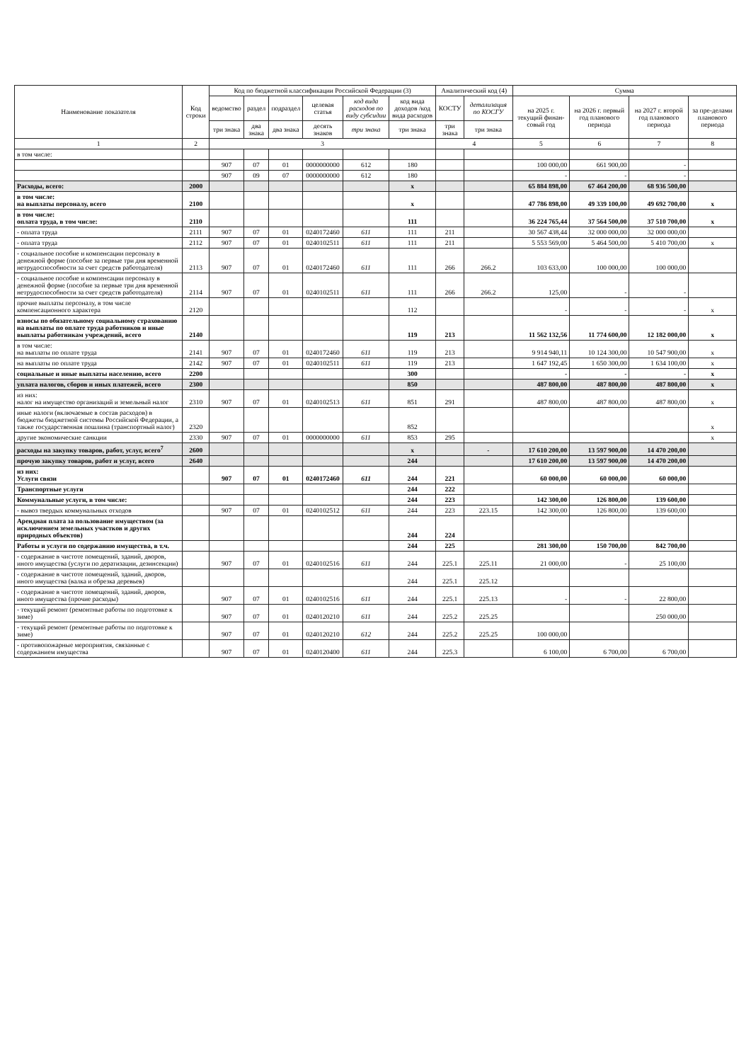| Наименование показателя | Код строки | Код по бюджетной классификации Российской Федерации (3) | | | | | | Аналитический код (4) | | Сумма | | | |
| --- | --- | --- | --- | --- | --- | --- | --- | --- | --- | --- | --- | --- | --- |
| | | ведомство | раздел | подраздел | целевая статья | код вида расходов по виду субсидии | код вида доходов /код вида расходов | КОСТУ | детализация по КОСГУ | на 2025 г. текущий финан-совый год | на 2026 г. первый год планового периода | на 2027 г. второй год планового периода | за пре-делами планового периода |
| | | три знака | два знака | два знака | десять знаков | три знака | три знака | три знака | три знака | | | | |
| 1 | 2 | 3 | | | | | | 4 | | 5 | 6 | 7 | 8 |
| в том числе: | | | | | | | | | | | | | |
| | | 907 | 07 | 01 | 0000000000 | 612 | 180 | | | 100 000,00 | 661 900,00 | - | |
| | | 907 | 09 | 07 | 0000000000 | 612 | 180 | | | - | - | - | |
| Расходы, всего: | 2000 | | | | | | x | | | 65 884 898,00 | 67 464 200,00 | 68 936 500,00 | |
| в том числе: на выплаты персоналу, всего | 2100 | | | | | | x | | | 47 786 898,00 | 49 339 100,00 | 49 692 700,00 | x |
| в том числе: оплата труда, в том числе: | 2110 | | | | | | 111 | | | 36 224 765,44 | 37 564 500,00 | 37 510 700,00 | x |
| - оплата труда | 2111 | 907 | 07 | 01 | 0240172460 | 611 | 111 | 211 | | 30 567 438,44 | 32 000 000,00 | 32 000 000,00 | |
| - оплата труда | 2112 | 907 | 07 | 01 | 0240102511 | 611 | 111 | 211 | | 5 553 569,00 | 5 464 500,00 | 5 410 700,00 | x |
| - социальное пособие и компенсации персоналу в денежной форме (пособие за первые три дня временной нетрудоспособности за счет средств работодателя) | 2113 | 907 | 07 | 01 | 0240172460 | 611 | 111 | 266 | 266.2 | 103 633,00 | 100 000,00 | 100 000,00 | |
| - социальное пособие и компенсации персоналу в денежной форме (пособие за первые три дня временной нетрудоспособности за счет средств работодателя) | 2114 | 907 | 07 | 01 | 0240102511 | 611 | 111 | 266 | 266.2 | 125,00 | - | - | |
| прочие выплаты персоналу, в том числе компенсационного характера | 2120 | | | | | | 112 | | | - | - | - | x |
| взносы по обязательному социальному страхованию на выплаты по оплате труда работников и иные выплаты работникам учреждений, всего | 2140 | | | | | | 119 | 213 | | 11 562 132,56 | 11 774 600,00 | 12 182 000,00 | x |
| в том числе: на выплаты по оплате труда | 2141 | 907 | 07 | 01 | 0240172460 | 611 | 119 | 213 | | 9 914 940,11 | 10 124 300,00 | 10 547 900,00 | x |
| на выплаты по оплате труда | 2142 | 907 | 07 | 01 | 0240102511 | 611 | 119 | 213 | | 1 647 192,45 | 1 650 300,00 | 1 634 100,00 | x |
| социальные и иные выплаты населению, всего | 2200 | | | | | | 300 | | | - | - | - | x |
| уплата налогов, сборов и иных платежей, всего | 2300 | | | | | | 850 | | | 487 800,00 | 487 800,00 | 487 800,00 | x |
| из них: налог на имущество организаций и земельный налог | 2310 | 907 | 07 | 01 | 0240102513 | 611 | 851 | 291 | | 487 800,00 | 487 800,00 | 487 800,00 | x |
| иные налоги (включаемые в состав расходов) в бюджеты бюджетной системы Российской Федерации, а также государственная пошлина (транспортный налог) | 2320 | | | | | | 852 | | | | | | x |
| другие экономические санкции | 2330 | 907 | 07 | 01 | 0000000000 | 611 | 853 | 295 | | | | | x |
| расходы на закупку товаров, работ, услуг, всего<sup>7</sup> | 2600 | | | | | | x | | - | 17 610 200,00 | 13 597 900,00 | 14 470 200,00 | |
| прочую закупку товаров, работ и услуг, всего | 2640 | | | | | | 244 | | | 17 610 200,00 | 13 597 900,00 | 14 470 200,00 | |
| из них: Услуги связи | | 907 | 07 | 01 | 0240172460 | 611 | 244 | 221 | | 60 000,00 | 60 000,00 | 60 000,00 | |
| Транспортные услуги | | | | | | | 244 | 222 | | | | | |
| Коммунальные услуги, в том числе: | | | | | | | 244 | 223 | | 142 300,00 | 126 800,00 | 139 600,00 | |
| - вывоз твердых коммунальных отходов | | 907 | 07 | 01 | 0240102512 | 611 | 244 | 223 | 223.15 | 142 300,00 | 126 800,00 | 139 600,00 | |
| Арендная плата за пользование имуществом (за исключением земельных участков и других природных объектов) | | | | | | | 244 | 224 | | | | | |
| Работы и услуги по содержанию имущества, в т.ч. | | | | | | | 244 | 225 | | 281 300,00 | 150 700,00 | 842 700,00 | |
| - содержание в чистоте помещений, зданий, дворов, иного имущества (услуги по дератизации, дезинсекции) | | 907 | 07 | 01 | 0240102516 | 611 | 244 | 225.1 | 225.11 | 21 000,00 | - | 25 100,00 | |
| - содержание в чистоте помещений, зданий, дворов, иного имущества (валка и обрезка деревьев) | | | | | | | 244 | 225.1 | 225.12 | | | | |
| - содержание в чистоте помещений, зданий, дворов, иного имущества (прочие расходы) | | 907 | 07 | 01 | 0240102516 | 611 | 244 | 225.1 | 225.13 | - | - | 22 800,00 | |
| - текущий ремонт (ремонтные работы по подготовке к зиме) | | 907 | 07 | 01 | 0240120210 | 611 | 244 | 225.2 | 225.25 | | | 250 000,00 | |
| - текущий ремонт (ремонтные работы по подготовке к зиме) | | 907 | 07 | 01 | 0240120210 | 612 | 244 | 225.2 | 225.25 | 100 000,00 | | | |
| - противопожарные мероприятия, связанные с содержанием имущества | | 907 | 07 | 01 | 0240120400 | 611 | 244 | 225.3 | | 6 100,00 | 6 700,00 | 6 700,00 | |